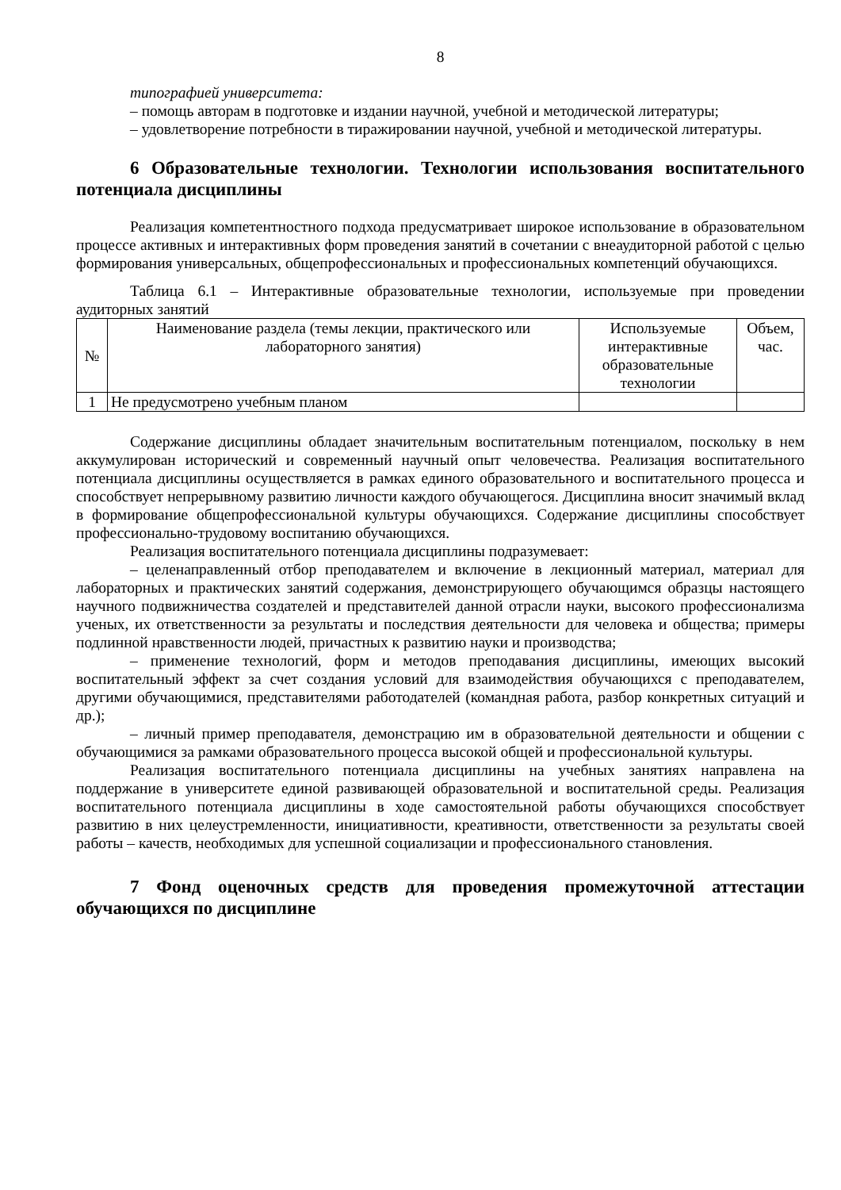8
типографией университета:
– помощь авторам в подготовке и издании научной, учебной и методической литературы;
– удовлетворение потребности в тиражировании научной, учебной и методической литературы.
6 Образовательные технологии. Технологии использования воспитательного потенциала дисциплины
Реализация компетентностного подхода предусматривает широкое использование в образовательном процессе активных и интерактивных форм проведения занятий в сочетании с внеаудиторной работой с целью формирования универсальных, общепрофессиональных и профессиональных компетенций обучающихся.
Таблица 6.1 – Интерактивные образовательные технологии, используемые при проведении аудиторных занятий
| № | Наименование раздела (темы лекции, практического или лабораторного занятия) | Используемые интерактивные образовательные технологии | Объем, час. |
| --- | --- | --- | --- |
| 1 | Не предусмотрено учебным планом | | |
Содержание дисциплины обладает значительным воспитательным потенциалом, поскольку в нем аккумулирован исторический и современный научный опыт человечества. Реализация воспитательного потенциала дисциплины осуществляется в рамках единого образовательного и воспитательного процесса и способствует непрерывному развитию личности каждого обучающегося. Дисциплина вносит значимый вклад в формирование общепрофессиональной культуры обучающихся. Содержание дисциплины способствует профессионально-трудовому воспитанию обучающихся.
Реализация воспитательного потенциала дисциплины подразумевает:
– целенаправленный отбор преподавателем и включение в лекционный материал, материал для лабораторных и практических занятий содержания, демонстрирующего обучающимся образцы настоящего научного подвижничества создателей и представителей данной отрасли науки, высокого профессионализма ученых, их ответственности за результаты и последствия деятельности для человека и общества; примеры подлинной нравственности людей, причастных к развитию науки и производства;
– применение технологий, форм и методов преподавания дисциплины, имеющих высокий воспитательный эффект за счет создания условий для взаимодействия обучающихся с преподавателем, другими обучающимися, представителями работодателей (командная работа, разбор конкретных ситуаций и др.);
– личный пример преподавателя, демонстрацию им в образовательной деятельности и общении с обучающимися за рамками образовательного процесса высокой общей и профессиональной культуры.
Реализация воспитательного потенциала дисциплины на учебных занятиях направлена на поддержание в университете единой развивающей образовательной и воспитательной среды. Реализация воспитательного потенциала дисциплины в ходе самостоятельной работы обучающихся способствует развитию в них целеустремленности, инициативности, креативности, ответственности за результаты своей работы – качеств, необходимых для успешной социализации и профессионального становления.
7 Фонд оценочных средств для проведения промежуточной аттестации обучающихся по дисциплине